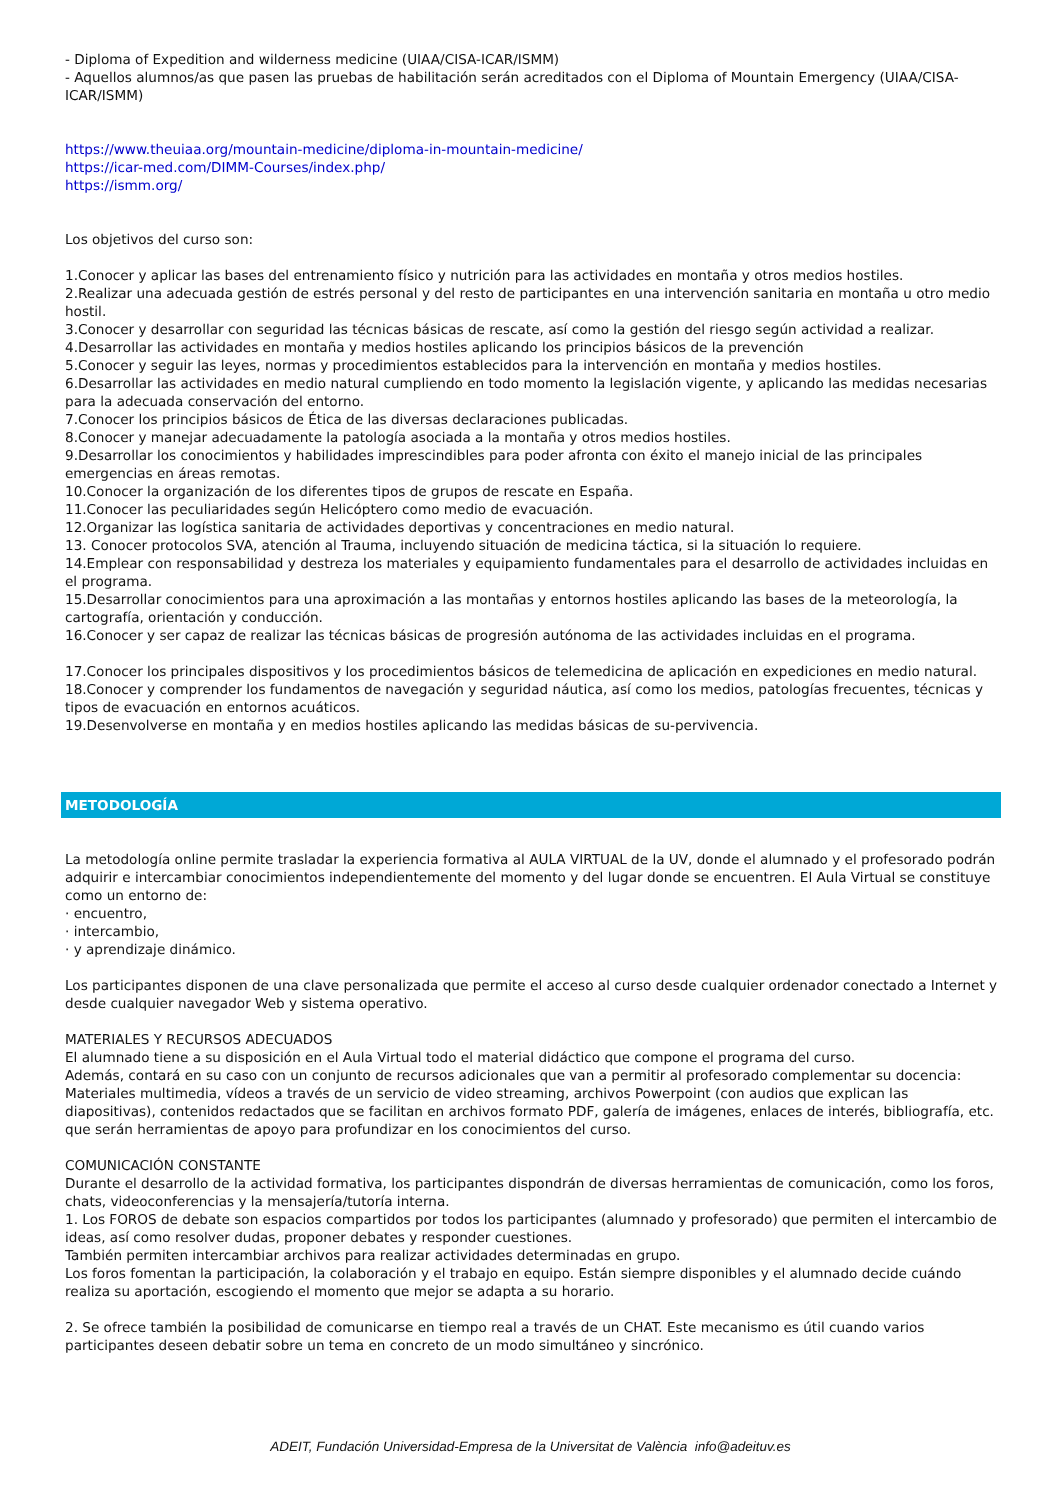- Diploma of Expedition and wilderness medicine (UIAA/CISA-ICAR/ISMM)
- Aquellos alumnos/as que pasen las pruebas de habilitación serán acreditados con el Diploma of Mountain Emergency (UIAA/CISA-ICAR/ISMM)
https://www.theuiaa.org/mountain-medicine/diploma-in-mountain-medicine/
https://icar-med.com/DIMM-Courses/index.php/
https://ismm.org/
Los objetivos del curso son:
1.Conocer y aplicar las bases del entrenamiento físico y nutrición para las actividades en montaña y otros medios hostiles.
2.Realizar una adecuada gestión de estrés personal y del resto de participantes en una intervención sanitaria en montaña u otro medio hostil.
3.Conocer y desarrollar con seguridad las técnicas básicas de rescate, así como la gestión del riesgo según actividad a realizar.
4.Desarrollar las actividades en montaña y medios hostiles aplicando los principios básicos de la prevención
5.Conocer y seguir las leyes, normas y procedimientos establecidos para la intervención en montaña y medios hostiles.
6.Desarrollar las actividades en medio natural cumpliendo en todo momento la legislación vigente, y aplicando las medidas necesarias para la adecuada conservación del entorno.
7.Conocer los principios básicos de Ética de las diversas declaraciones publicadas.
8.Conocer y manejar adecuadamente la patología asociada a la montaña y otros medios hostiles.
9.Desarrollar los conocimientos y habilidades imprescindibles para poder afronta con éxito el manejo inicial de las principales emergencias en áreas remotas.
10.Conocer la organización de los diferentes tipos de grupos de rescate en España.
11.Conocer las peculiaridades según Helicóptero como medio de evacuación.
12.Organizar las logística sanitaria de actividades deportivas y concentraciones en medio natural.
13. Conocer protocolos SVA, atención al Trauma, incluyendo situación de medicina táctica, si la situación lo requiere.
14.Emplear con responsabilidad y destreza los materiales y equipamiento fundamentales para el desarrollo de actividades incluidas en el programa.
15.Desarrollar conocimientos para una aproximación a las montañas y entornos hostiles aplicando las bases de la meteorología, la cartografía, orientación y conducción.
16.Conocer y ser capaz de realizar las técnicas básicas de progresión autónoma de las actividades incluidas en el programa.
17.Conocer los principales dispositivos y los procedimientos básicos de telemedicina de aplicación en expediciones en medio natural.
18.Conocer y comprender los fundamentos de navegación y seguridad náutica, así como los medios, patologías frecuentes, técnicas y tipos de evacuación en entornos acuáticos.
19.Desenvolverse en montaña y en medios hostiles aplicando las medidas básicas de su-pervivencia.
METODOLOGÍA
La metodología online permite trasladar la experiencia formativa al AULA VIRTUAL de la UV, donde el alumnado y el profesorado podrán adquirir e intercambiar conocimientos independientemente del momento y del lugar donde se encuentren. El Aula Virtual se constituye como un entorno de:
· encuentro,
· intercambio,
· y aprendizaje dinámico.
Los participantes disponen de una clave personalizada que permite el acceso al curso desde cualquier ordenador conectado a Internet y desde cualquier navegador Web y sistema operativo.
MATERIALES Y RECURSOS ADECUADOS
El alumnado tiene a su disposición en el Aula Virtual todo el material didáctico que compone el programa del curso.
Además, contará en su caso con un conjunto de recursos adicionales que van a permitir al profesorado complementar su docencia: Materiales multimedia, vídeos a través de un servicio de video streaming, archivos Powerpoint (con audios que explican las diapositivas), contenidos redactados que se facilitan en archivos formato PDF, galería de imágenes, enlaces de interés, bibliografía, etc. que serán herramientas de apoyo para profundizar en los conocimientos del curso.
COMUNICACIÓN CONSTANTE
Durante el desarrollo de la actividad formativa, los participantes dispondrán de diversas herramientas de comunicación, como los foros, chats, videoconferencias y la mensajería/tutoría interna.
1. Los FOROS de debate son espacios compartidos por todos los participantes (alumnado y profesorado) que permiten el intercambio de ideas, así como resolver dudas, proponer debates y responder cuestiones.
También permiten intercambiar archivos para realizar actividades determinadas en grupo.
Los foros fomentan la participación, la colaboración y el trabajo en equipo. Están siempre disponibles y el alumnado decide cuándo realiza su aportación, escogiendo el momento que mejor se adapta a su horario.
2. Se ofrece también la posibilidad de comunicarse en tiempo real a través de un CHAT. Este mecanismo es útil cuando varios participantes deseen debatir sobre un tema en concreto de un modo simultáneo y sincrónico.
ADEIT, Fundación Universidad-Empresa de la Universitat de València info@adeituv.es